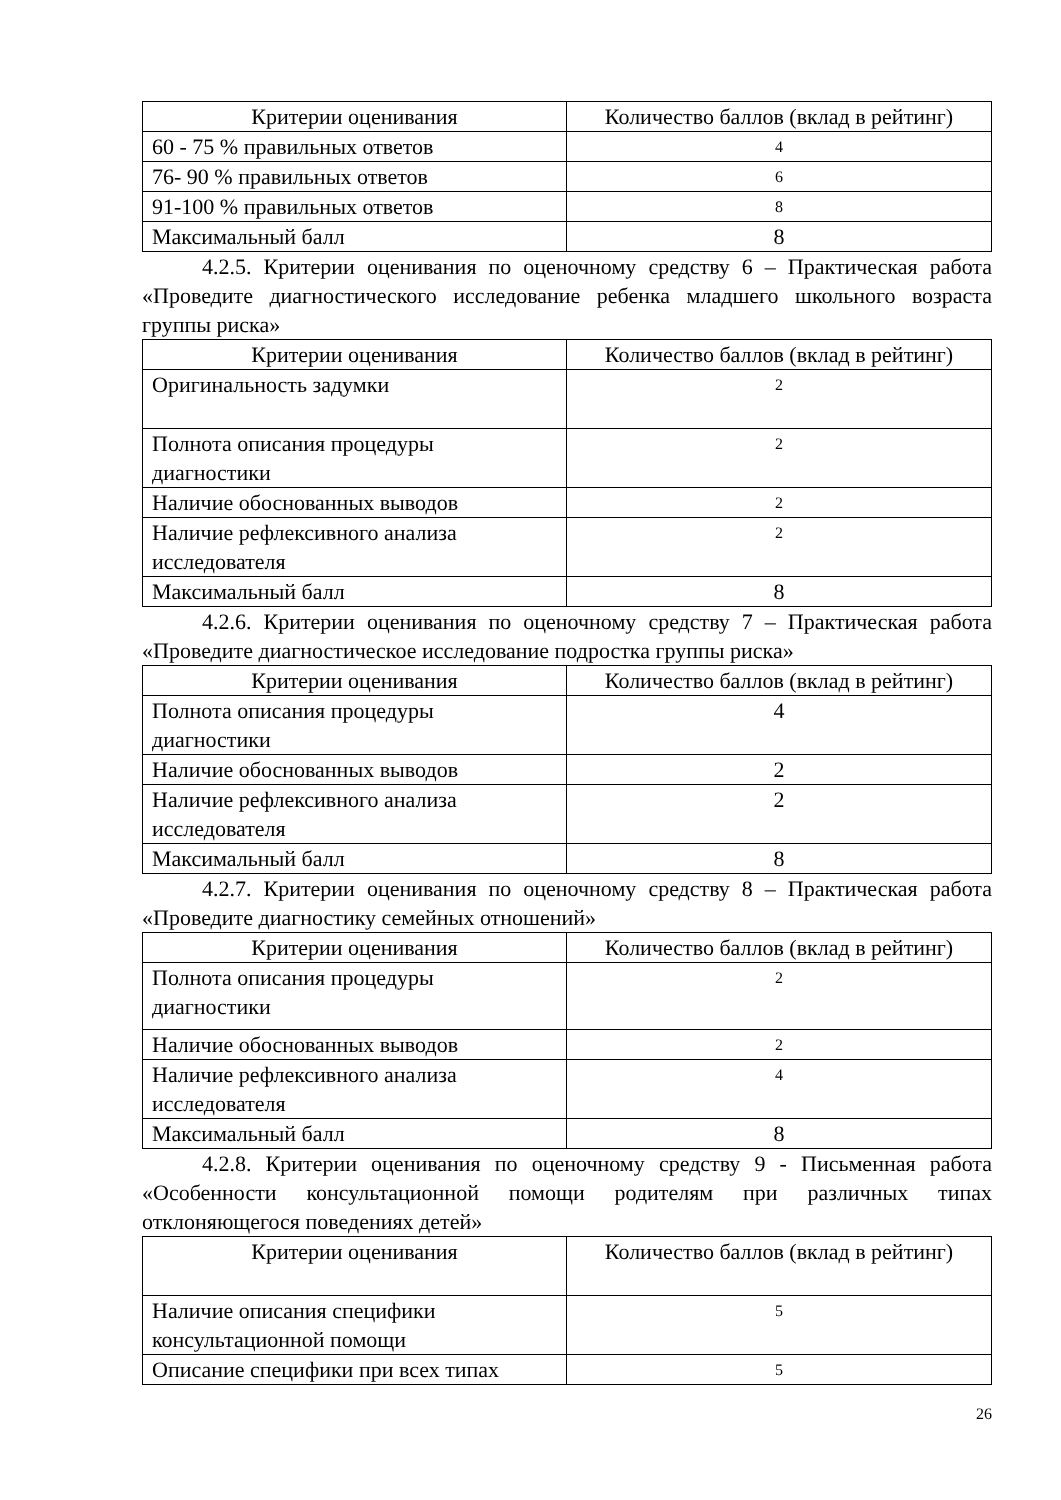| Критерии оценивания | Количество баллов (вклад в рейтинг) |
| --- | --- |
| 60 - 75 % правильных ответов | 4 |
| 76- 90 % правильных ответов | 6 |
| 91-100 % правильных ответов | 8 |
| Максимальный балл | 8 |
4.2.5. Критерии оценивания по оценочному средству 6 – Практическая работа «Проведите диагностического исследование ребенка младшего школьного возраста группы риска»
| Критерии оценивания | Количество баллов (вклад в рейтинг) |
| --- | --- |
| Оригинальность задумки | 2 |
| Полнота описания процедуры диагностики | 2 |
| Наличие обоснованных выводов | 2 |
| Наличие рефлексивного анализа исследователя | 2 |
| Максимальный балл | 8 |
4.2.6. Критерии оценивания по оценочному средству 7 – Практическая работа «Проведите диагностическое исследование подростка группы риска»
| Критерии оценивания | Количество баллов (вклад в рейтинг) |
| --- | --- |
| Полнота описания процедуры диагностики | 4 |
| Наличие обоснованных выводов | 2 |
| Наличие рефлексивного анализа исследователя | 2 |
| Максимальный балл | 8 |
4.2.7. Критерии оценивания по оценочному средству 8 – Практическая работа «Проведите диагностику семейных отношений»
| Критерии оценивания | Количество баллов (вклад в рейтинг) |
| --- | --- |
| Полнота описания процедуры диагностики | 2 |
| Наличие обоснованных выводов | 2 |
| Наличие рефлексивного анализа исследователя | 4 |
| Максимальный балл | 8 |
4.2.8. Критерии оценивания по оценочному средству 9 - Письменная работа «Особенности консультационной помощи родителям при различных типах отклоняющегося поведениях детей»
| Критерии оценивания | Количество баллов (вклад в рейтинг) |
| --- | --- |
| Наличие описания специфики консультационной помощи | 5 |
| Описание специфики при всех типах | 5 |
26